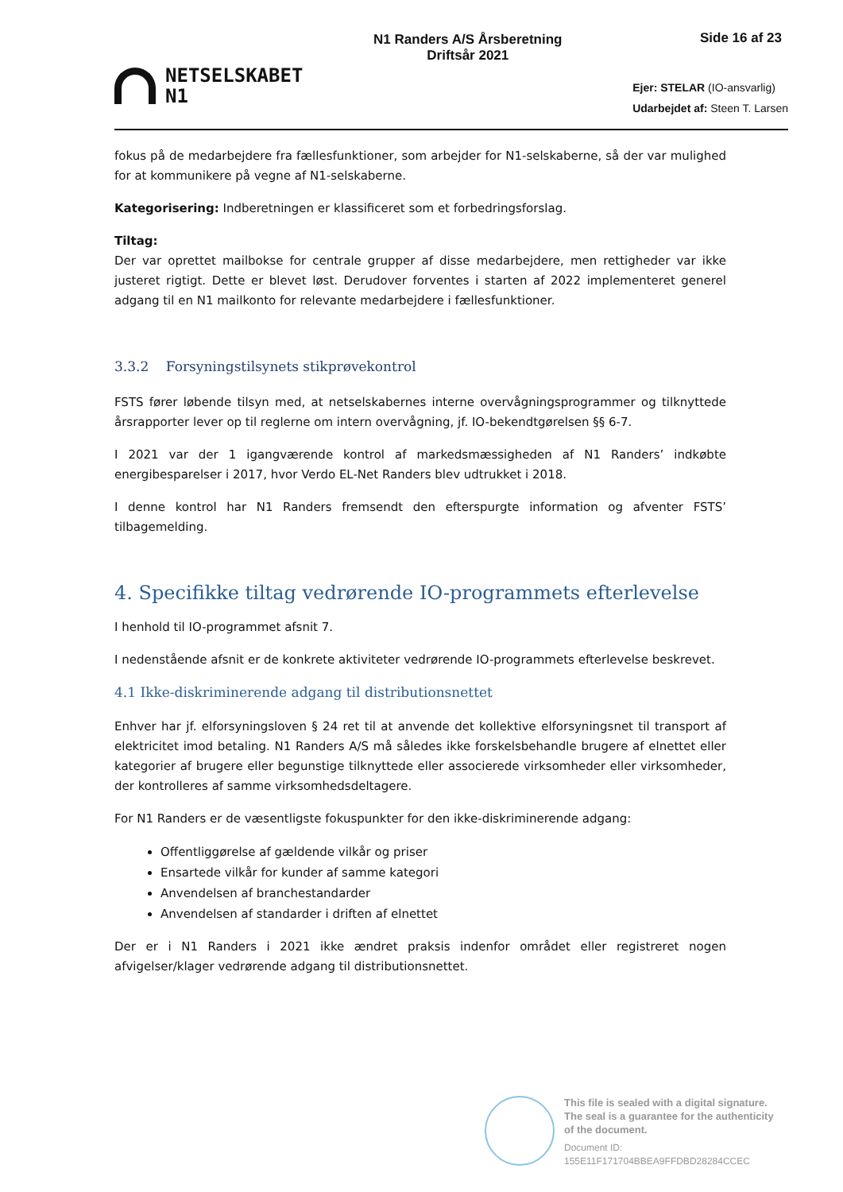NETSELSKABET
N1
N1 Randers A/S Årsberetning
Driftsår 2021
Side 16 af 23
Ejer: STELAR (IO-ansvarlig)
Udarbejdet af: Steen T. Larsen
fokus på de medarbejdere fra fællesfunktioner, som arbejder for N1-selskaberne, så der var mulighed for at kommunikere på vegne af N1-selskaberne.
Kategorisering: Indberetningen er klassificeret som et forbedringsforslag.
Tiltag:
Der var oprettet mailbokse for centrale grupper af disse medarbejdere, men rettigheder var ikke justeret rigtigt. Dette er blevet løst. Derudover forventes i starten af 2022 implementeret generel adgang til en N1 mailkonto for relevante medarbejdere i fællesfunktioner.
3.3.2 Forsyningstilsynets stikprøvekontrol
FSTS fører løbende tilsyn med, at netselskabernes interne overvågningsprogrammer og tilknyttede årsrapporter lever op til reglerne om intern overvågning, jf. IO-bekendtgørelsen §§ 6-7.
I 2021 var der 1 igangværende kontrol af markedsmæssigheden af N1 Randers’ indkøbte energibesparelser i 2017, hvor Verdo EL-Net Randers blev udtrukket i 2018.
I denne kontrol har N1 Randers fremsendt den efterspurgte information og afventer FSTS’ tilbagemelding.
4. Specifikke tiltag vedrørende IO-programmets efterlevelse
I henhold til IO-programmet afsnit 7.
I nedenstående afsnit er de konkrete aktiviteter vedrørende IO-programmets efterlevelse beskrevet.
4.1 Ikke-diskriminerende adgang til distributionsnettet
Enhver har jf. elforsyningsloven § 24 ret til at anvende det kollektive elforsyningsnet til transport af elektricitet imod betaling. N1 Randers A/S må således ikke forskelsbehandle brugere af elnettet eller kategorier af brugere eller begunstige tilknyttede eller associerede virksomheder eller virksomheder, der kontrolleres af samme virksomhedsdeltagere.
For N1 Randers er de væsentligste fokuspunkter for den ikke-diskriminerende adgang:
Offentliggørelse af gældende vilkår og priser
Ensartede vilkår for kunder af samme kategori
Anvendelsen af branchestandarder
Anvendelsen af standarder i driften af elnettet
Der er i N1 Randers i 2021 ikke ændret praksis indenfor området eller registreret nogen afvigelser/klager vedrørende adgang til distributionsnettet.
This file is sealed with a digital signature.
The seal is a guarantee for the authenticity
of the document.
Document ID:
155E11F171704BBEA9FFDBD28284CCEC